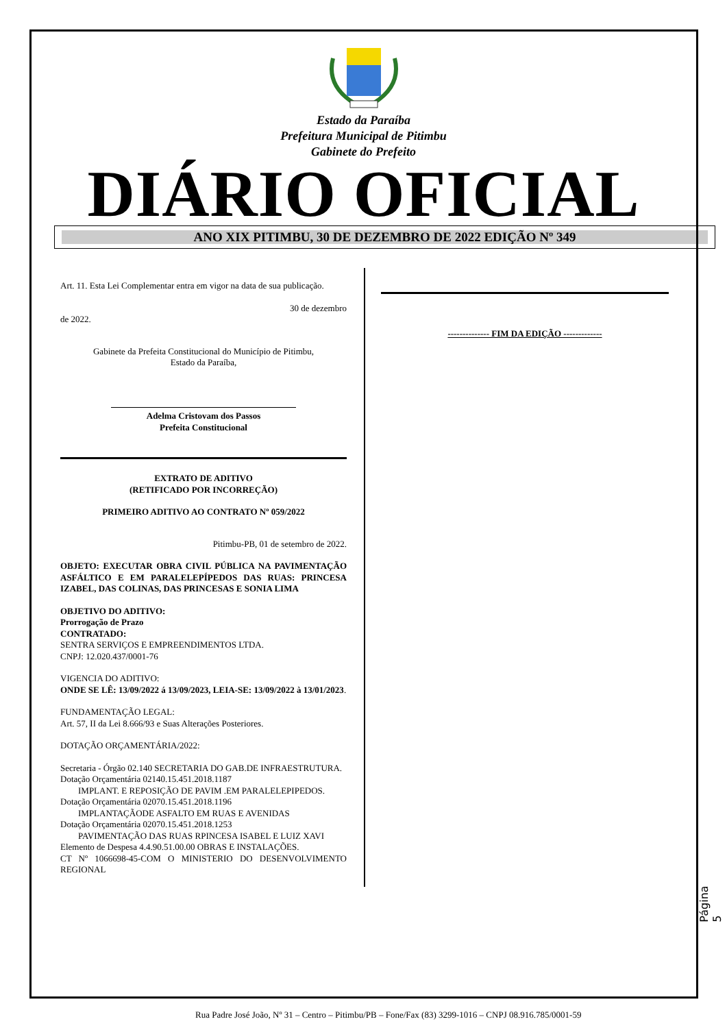Estado da Paraíba
Prefeitura Municipal de Pitimbu
Gabinete do Prefeito
DIÁRIO OFICIAL
ANO XIX PITIMBU, 30 DE DEZEMBRO DE 2022 EDIÇÃO Nº 349
Art. 11. Esta Lei Complementar entra em vigor na data de sua publicação.
30 de dezembro
de 2022.
Gabinete da Prefeita Constitucional do Município de Pitimbu,
Estado da Paraíba,
Adelma Cristovam dos Passos
Prefeita Constitucional
EXTRATO DE ADITIVO
(RETIFICADO POR INCORREÇÃO)
PRIMEIRO ADITIVO AO CONTRATO Nº 059/2022
Pitimbu-PB, 01 de setembro de 2022.
OBJETO: EXECUTAR OBRA CIVIL PÚBLICA NA PAVIMENTAÇÃO ASFÁLTICO E EM PARALELEPÍPEDOS DAS RUAS: PRINCESA IZABEL, DAS COLINAS, DAS PRINCESAS E SONIA LIMA
OBJETIVO DO ADITIVO:
Prorrogação de Prazo
CONTRATADO:
SENTRA SERVIÇOS E EMPREENDIMENTOS LTDA.
CNPJ: 12.020.437/0001-76
VIGENCIA DO ADITIVO:
ONDE SE LÊ: 13/09/2022 á 13/09/2023, LEIA-SE: 13/09/2022 à 13/01/2023.
FUNDAMENTAÇÃO LEGAL:
Art. 57, II da Lei 8.666/93 e Suas Alterações Posteriores.
DOTAÇÃO ORÇAMENTÁRIA/2022:
Secretaria - Órgão 02.140 SECRETARIA DO GAB.DE INFRAESTRUTURA.
Dotação Orçamentária 02140.15.451.2018.1187
IMPLANT. E REPOSIÇÃO DE PAVIM .EM PARALELEPIPEDOS.
Dotação Orçamentária 02070.15.451.2018.1196
IMPLANTAÇÃODE ASFALTO EM RUAS E AVENIDAS
Dotação Orçamentária 02070.15.451.2018.1253
PAVIMENTAÇÃO DAS RUAS RPINCESA ISABEL E LUIZ XAVI
Elemento de Despesa 4.4.90.51.00.00 OBRAS E INSTALAÇÕES.
CT Nº 1066698-45-COM O MINISTERIO DO DESENVOLVIMENTO REGIONAL
-------------- FIM DA EDIÇÃO -------------
Página 5
Rua Padre José João, Nº 31 – Centro – Pitimbu/PB – Fone/Fax (83) 3299-1016 – CNPJ 08.916.785/0001-59